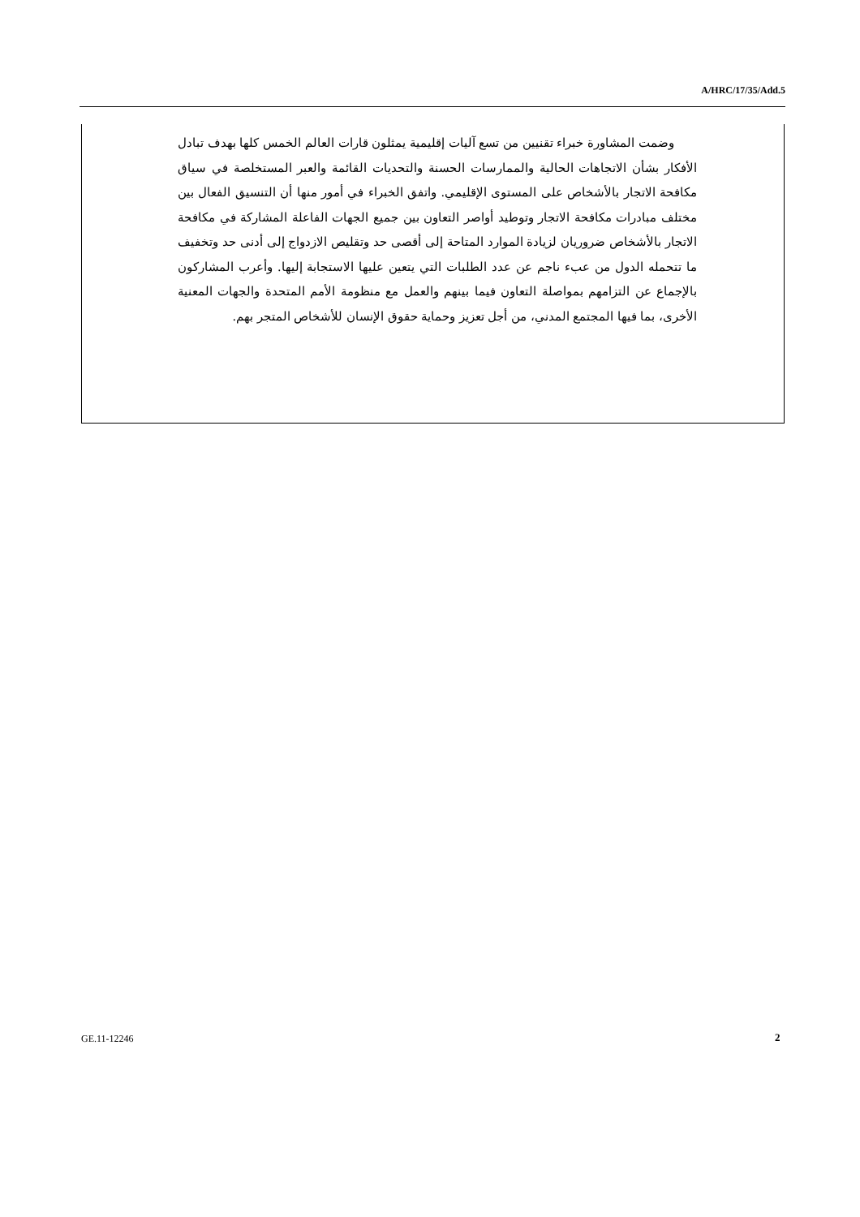A/HRC/17/35/Add.5
وضمت المشاورة خبراء تقنيين من تسع آليات إقليمية يمثلون قارات العالم الخمس كلها بهدف تبادل الأفكار بشأن الاتجاهات الحالية والممارسات الحسنة والتحديات القائمة والعبر المستخلصة في سياق مكافحة الاتجار بالأشخاص على المستوى الإقليمي. واتفق الخبراء في أمور منها أن التنسيق الفعال بين مختلف مبادرات مكافحة الاتجار وتوطيد أواصر التعاون بين جميع الجهات الفاعلة المشاركة في مكافحة الاتجار بالأشخاص ضروريان لزيادة الموارد المتاحة إلى أقصى حد وتقليص الازدواج إلى أدنى حد وتخفيف ما تتحمله الدول من عبء ناجم عن عدد الطلبات التي يتعين عليها الاستجابة إليها. وأعرب المشاركون بالإجماع عن التزامهم بمواصلة التعاون فيما بينهم والعمل مع منظومة الأمم المتحدة والجهات المعنية الأخرى، بما فيها المجتمع المدني، من أجل تعزيز وحماية حقوق الإنسان للأشخاص المتجر بهم.
GE.11-12246 2